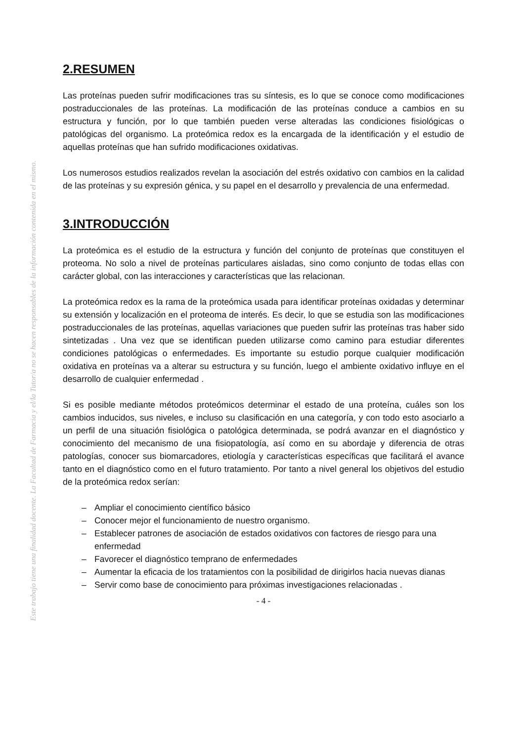Este trabajo tiene una finalidad docente. La Facultad de Farmacia y el/la Tutor/a no se hacen responsables de la información contenida en el mismo.
2.RESUMEN
Las proteínas pueden sufrir modificaciones tras su síntesis, es lo que se conoce como modificaciones postraduccionales de las proteínas. La modificación de las proteínas conduce a cambios en su estructura y función, por lo que también pueden verse alteradas las condiciones fisiológicas o patológicas del organismo. La proteómica redox es la encargada de la identificación y el estudio de aquellas proteínas que han sufrido modificaciones oxidativas.
Los numerosos estudios realizados revelan la asociación del estrés oxidativo con cambios en la calidad de las proteínas y su expresión génica, y su papel en el desarrollo y prevalencia de una enfermedad.
3.INTRODUCCIÓN
La proteómica es el estudio de la estructura y función del conjunto de proteínas que constituyen el proteoma. No solo a nivel de proteínas particulares aisladas, sino como conjunto de todas ellas con carácter global, con las interacciones y características que las relacionan.
La proteómica redox es la rama de la proteómica usada para identificar proteínas oxidadas y determinar su extensión y localización en el proteoma de interés. Es decir, lo que se estudia son las modificaciones postraduccionales de las proteínas, aquellas variaciones que pueden sufrir las proteínas tras haber sido sintetizadas . Una vez que se identifican pueden utilizarse como camino para estudiar diferentes condiciones patológicas o enfermedades. Es importante su estudio porque cualquier modificación oxidativa en proteínas va a alterar su estructura y su función, luego el ambiente oxidativo influye en el desarrollo de cualquier enfermedad .
Si es posible mediante métodos proteómicos determinar el estado de una proteína, cuáles son los cambios inducidos, sus niveles, e incluso su clasificación en una categoría, y con todo esto asociarlo a un perfil de una situación fisiológica o patológica determinada, se podrá avanzar en el diagnóstico y conocimiento del mecanismo de una fisiopatología, así como en su abordaje y diferencia de otras patologías, conocer sus biomarcadores, etiología y características específicas que facilitará el avance tanto en el diagnóstico como en el futuro tratamiento. Por tanto a nivel general los objetivos del estudio de la proteómica redox serían:
– Ampliar el conocimiento científico básico
– Conocer mejor el funcionamiento de nuestro organismo.
– Establecer patrones de asociación de estados oxidativos con factores de riesgo para una enfermedad
– Favorecer el diagnóstico temprano de enfermedades
– Aumentar la eficacia de los tratamientos con la posibilidad de dirigirlos hacia nuevas dianas
– Servir como base de conocimiento para próximas investigaciones relacionadas .
- 4 -